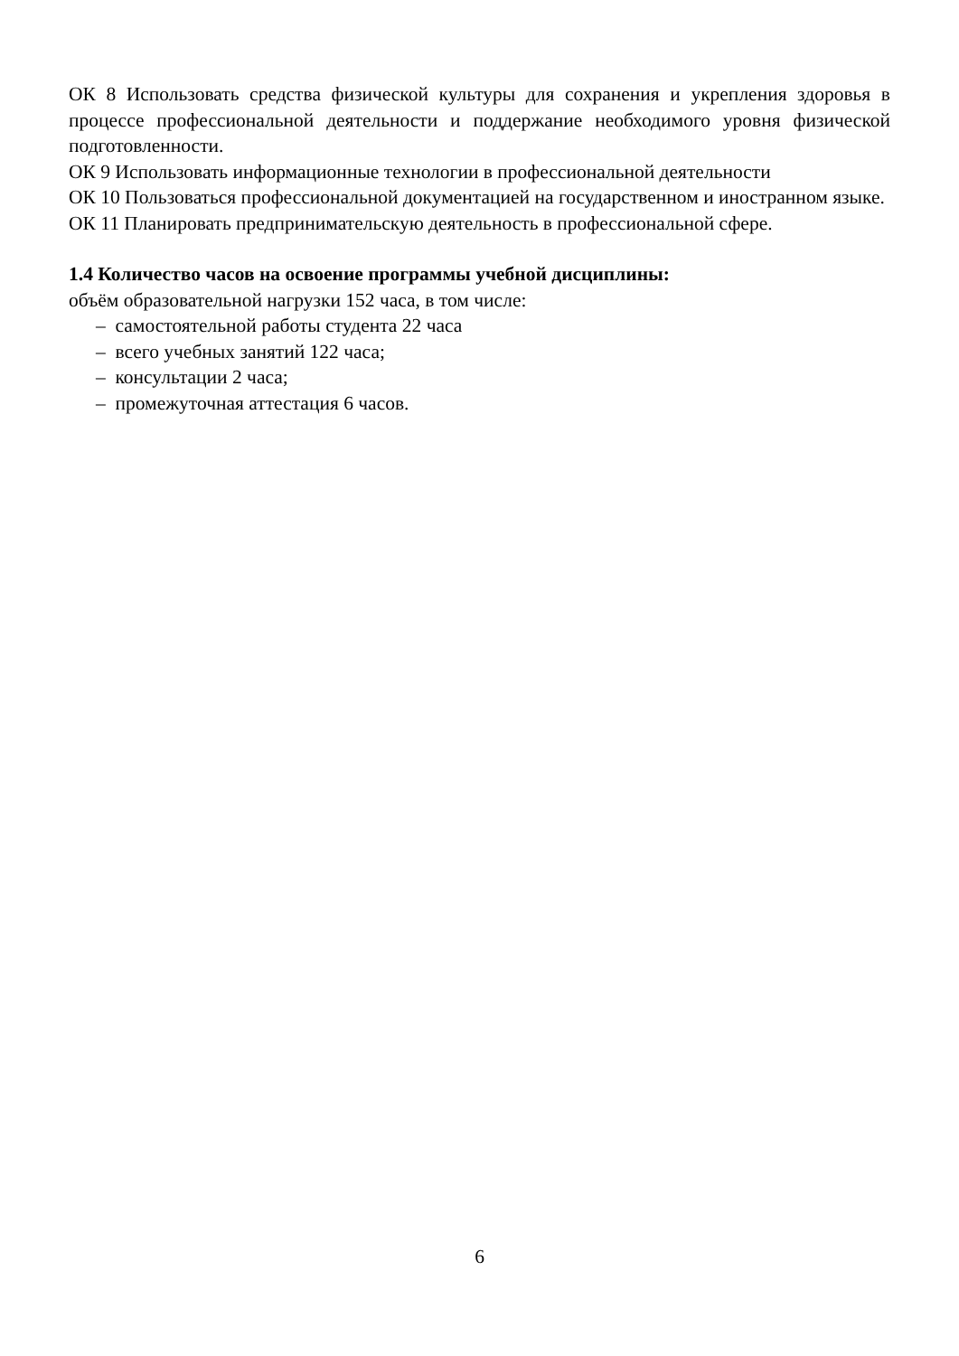ОК 8 Использовать средства физической культуры для сохранения и укрепления здоровья в процессе профессиональной деятельности и поддержание необходимого уровня физической подготовленности.
ОК 9 Использовать информационные технологии в профессиональной деятельности
ОК 10 Пользоваться профессиональной документацией на государственном и иностранном языке.
ОК 11 Планировать предпринимательскую деятельность в профессиональной сфере.
1.4 Количество часов на освоение программы учебной дисциплины:
объём образовательной нагрузки 152 часа, в том числе:
– самостоятельной работы студента 22 часа
– всего учебных занятий 122 часа;
– консультации 2 часа;
– промежуточная аттестация 6 часов.
6